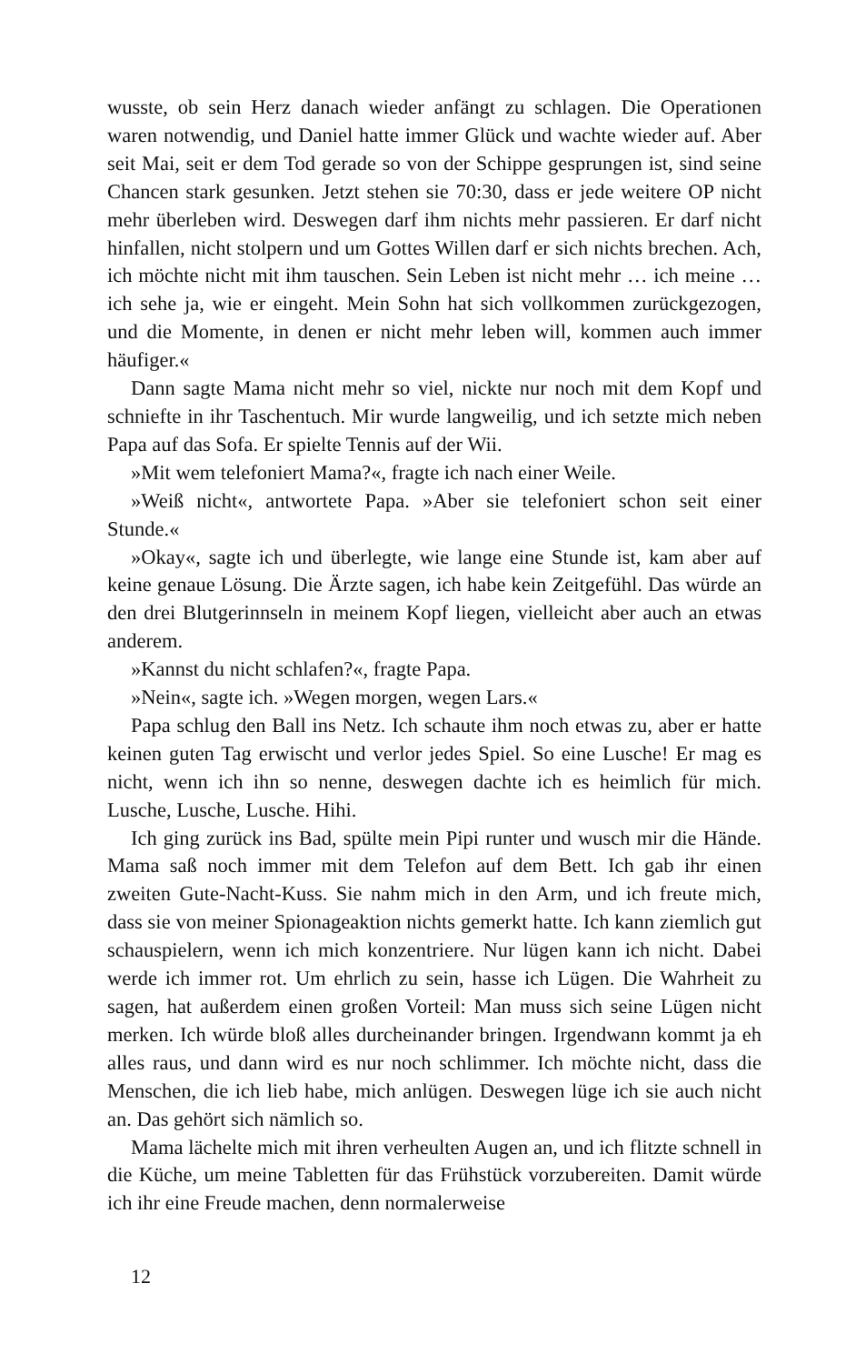wusste, ob sein Herz danach wieder anfängt zu schlagen. Die Operationen waren notwendig, und Daniel hatte immer Glück und wachte wieder auf. Aber seit Mai, seit er dem Tod gerade so von der Schippe gesprungen ist, sind seine Chancen stark gesunken. Jetzt stehen sie 70:30, dass er jede weitere OP nicht mehr überleben wird. Deswegen darf ihm nichts mehr passieren. Er darf nicht hinfallen, nicht stolpern und um Gottes Willen darf er sich nichts brechen. Ach, ich möchte nicht mit ihm tauschen. Sein Leben ist nicht mehr … ich meine … ich sehe ja, wie er eingeht. Mein Sohn hat sich vollkommen zurückgezogen, und die Momente, in denen er nicht mehr leben will, kommen auch immer häufiger.«
Dann sagte Mama nicht mehr so viel, nickte nur noch mit dem Kopf und schniefte in ihr Taschentuch. Mir wurde langweilig, und ich setzte mich neben Papa auf das Sofa. Er spielte Tennis auf der Wii.
»Mit wem telefoniert Mama?«, fragte ich nach einer Weile.
»Weiß nicht«, antwortete Papa. »Aber sie telefoniert schon seit einer Stunde.«
»Okay«, sagte ich und überlegte, wie lange eine Stunde ist, kam aber auf keine genaue Lösung. Die Ärzte sagen, ich habe kein Zeitgefühl. Das würde an den drei Blutgerinnseln in meinem Kopf liegen, vielleicht aber auch an etwas anderem.
»Kannst du nicht schlafen?«, fragte Papa.
»Nein«, sagte ich. »Wegen morgen, wegen Lars.«
Papa schlug den Ball ins Netz. Ich schaute ihm noch etwas zu, aber er hatte keinen guten Tag erwischt und verlor jedes Spiel. So eine Lusche! Er mag es nicht, wenn ich ihn so nenne, deswegen dachte ich es heimlich für mich. Lusche, Lusche, Lusche. Hihi.
Ich ging zurück ins Bad, spülte mein Pipi runter und wusch mir die Hände. Mama saß noch immer mit dem Telefon auf dem Bett. Ich gab ihr einen zweiten Gute-Nacht-Kuss. Sie nahm mich in den Arm, und ich freute mich, dass sie von meiner Spionageaktion nichts gemerkt hatte. Ich kann ziemlich gut schauspielern, wenn ich mich konzentriere. Nur lügen kann ich nicht. Dabei werde ich immer rot. Um ehrlich zu sein, hasse ich Lügen. Die Wahrheit zu sagen, hat außerdem einen großen Vorteil: Man muss sich seine Lügen nicht merken. Ich würde bloß alles durcheinander bringen. Irgendwann kommt ja eh alles raus, und dann wird es nur noch schlimmer. Ich möchte nicht, dass die Menschen, die ich lieb habe, mich anlügen. Deswegen lüge ich sie auch nicht an. Das gehört sich nämlich so.
Mama lächelte mich mit ihren verheulten Augen an, und ich flitzte schnell in die Küche, um meine Tabletten für das Frühstück vorzubereiten. Damit würde ich ihr eine Freude machen, denn normalerweise
12